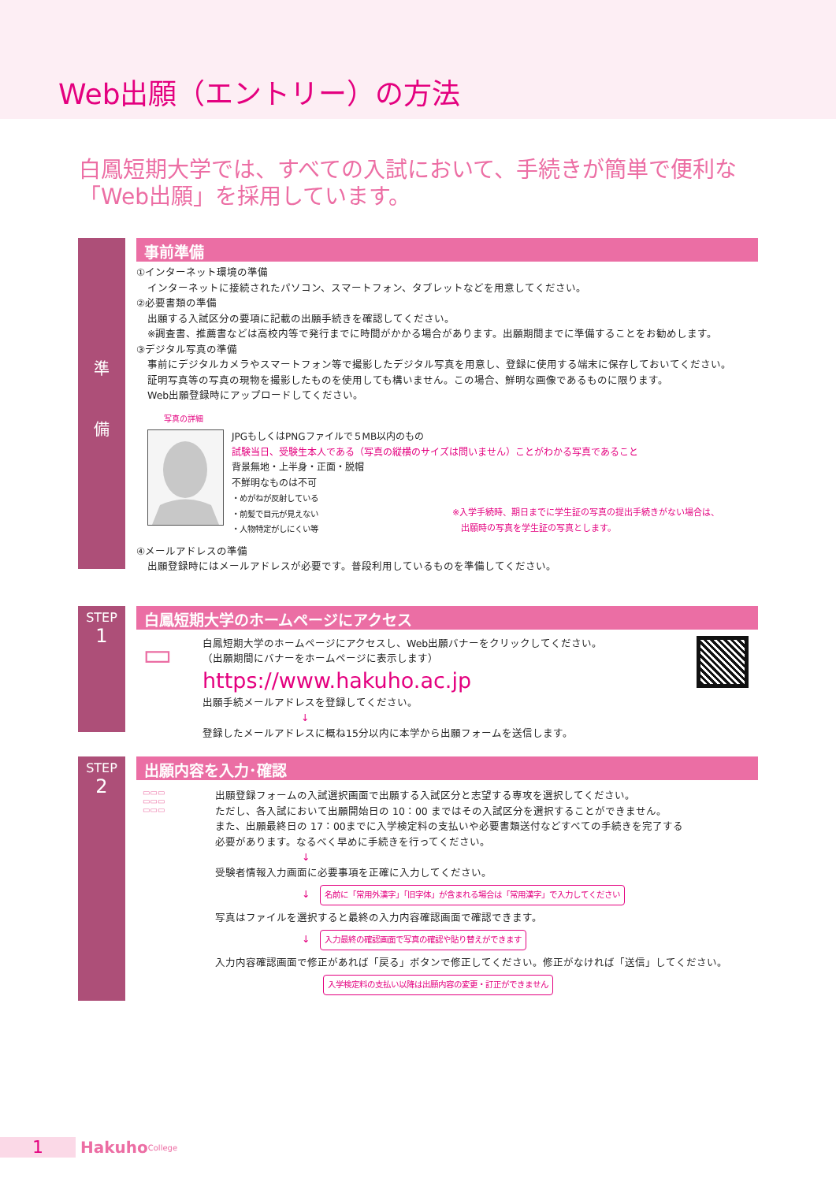Web出願（エントリー）の方法
白鳳短期大学では、すべての入試において、手続きが簡単で便利な
「Web出願」を採用しています。
準
備
事前準備
①インターネット環境の準備
インターネットに接続されたパソコン、スマートフォン、タブレットなどを用意してください。
②必要書類の準備
出願する入試区分の要項に記載の出願手続きを確認してください。
※調査書、推薦書などは高校内等で発行までに時間がかかる場合があります。出願期間までに準備することをお勧めします。
③デジタル写真の準備
事前にデジタルカメラやスマートフォン等で撮影したデジタル写真を用意し、登録に使用する端末に保存しておいてください。
証明写真等の写真の現物を撮影したものを使用しても構いません。この場合、鮮明な画像であるものに限ります。
Web出願登録時にアップロードしてください。
写真の詳細
JPGもしくはPNGファイルで５MB以内のもの
試験当日、受験生本人である（写真の縦横のサイズは問いません）ことがわかる写真であること
背景無地・上半身・正面・脱帽
不鮮明なものは不可
・めがねが反射している
・前髪で目元が見えない
・人物特定がしにくい等
※入学手続時、期日までに学生証の写真の提出手続きがない場合は、
　出願時の写真を学生証の写真とします。
④メールアドレスの準備
出願登録時にはメールアドレスが必要です。普段利用しているものを準備してください。
STEP
1
白鳳短期大学のホームページにアクセス
▭
白鳳短期大学のホームページにアクセスし、Web出願バナーをクリックしてください。
（出願期間にバナーをホームページに表示します）
https://www.hakuho.ac.jp
出願手続メールアドレスを登録してください。
↓
登録したメールアドレスに概ね15分以内に本学から出願フォームを送信します。
STEP
2
出願内容を入力･確認
▭▭▭
▭▭▭
▭▭▭
出願登録フォームの入試選択画面で出願する入試区分と志望する専攻を選択してください。
ただし、各入試において出願開始日の 10：00 まではその入試区分を選択することができません。
また、出願最終日の 17：00までに入学検定料の支払いや必要書類送付などすべての手続きを完了する
必要があります。なるべく早めに手続きを行ってください。
↓
受験者情報入力画面に必要事項を正確に入力してください。
↓　名前に「常用外漢字」「旧字体」が含まれる場合は「常用漢字」で入力してください
写真はファイルを選択すると最終の入力内容確認画面で確認できます。
↓　入力最終の確認画面で写真の確認や貼り替えができます
入力内容確認画面で修正があれば「戻る」ボタンで修正してください。修正がなければ「送信」してください。
入学検定料の支払い以降は出願内容の変更・訂正ができません
1
Hakuho College